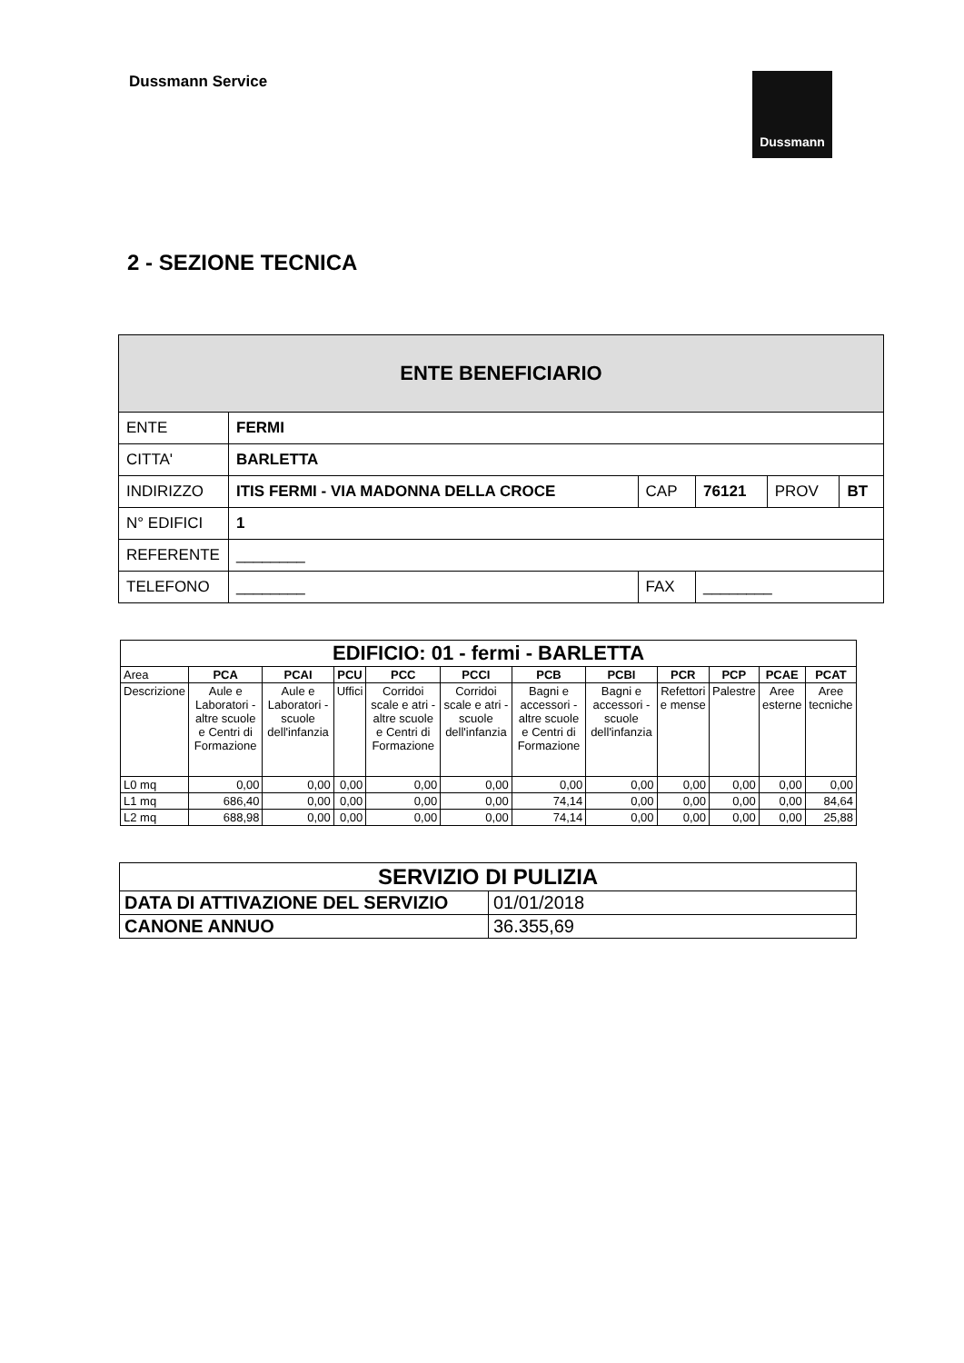Dussmann Service
Dussmann
2 - SEZIONE TECNICA
| ENTE BENEFICIARIO | | | | | |
| ENTE | FERMI | | | | |
| CITTA' | BARLETTA | | | | |
| INDIRIZZO | ITIS FERMI - VIA MADONNA DELLA CROCE | CAP | 76121 | PROV | BT |
| N° EDIFICI | 1 | | | | |
| REFERENTE | ________ | | | | |
| TELEFONO | ________ | FAX | ________ | | |
| EDIFICIO: 01 - fermi - BARLETTA | | | | | | | | | | | |
| Area | PCA | PCAI | PCU | PCC | PCCI | PCB | PCBI | PCR | PCP | PCAE | PCAT |
| Descrizione | Aule e Laboratori - altre scuole e Centri di Formazione | Aule e Laboratori - scuole dell'infanzia | Uffici | Corridoi scale e atri - altre scuole e Centri di Formazione | Corridoi scale e atri - scuole dell'infanzia | Bagni e accessori - altre scuole e Centri di Formazione | Bagni e accessori - scuole dell'infanzia | Refettori e mense | Palestre | Aree esterne | Aree tecniche |
| L0 mq | 0,00 | 0,00 | 0,00 | 0,00 | 0,00 | 0,00 | 0,00 | 0,00 | 0,00 | 0,00 | 0,00 |
| L1 mq | 686,40 | 0,00 | 0,00 | 0,00 | 0,00 | 74,14 | 0,00 | 0,00 | 0,00 | 0,00 | 84,64 |
| L2 mq | 688,98 | 0,00 | 0,00 | 0,00 | 0,00 | 74,14 | 0,00 | 0,00 | 0,00 | 0,00 | 25,88 |
| SERVIZIO DI PULIZIA | |
| DATA DI ATTIVAZIONE DEL SERVIZIO | 01/01/2018 |
| CANONE ANNUO | 36.355,69 |